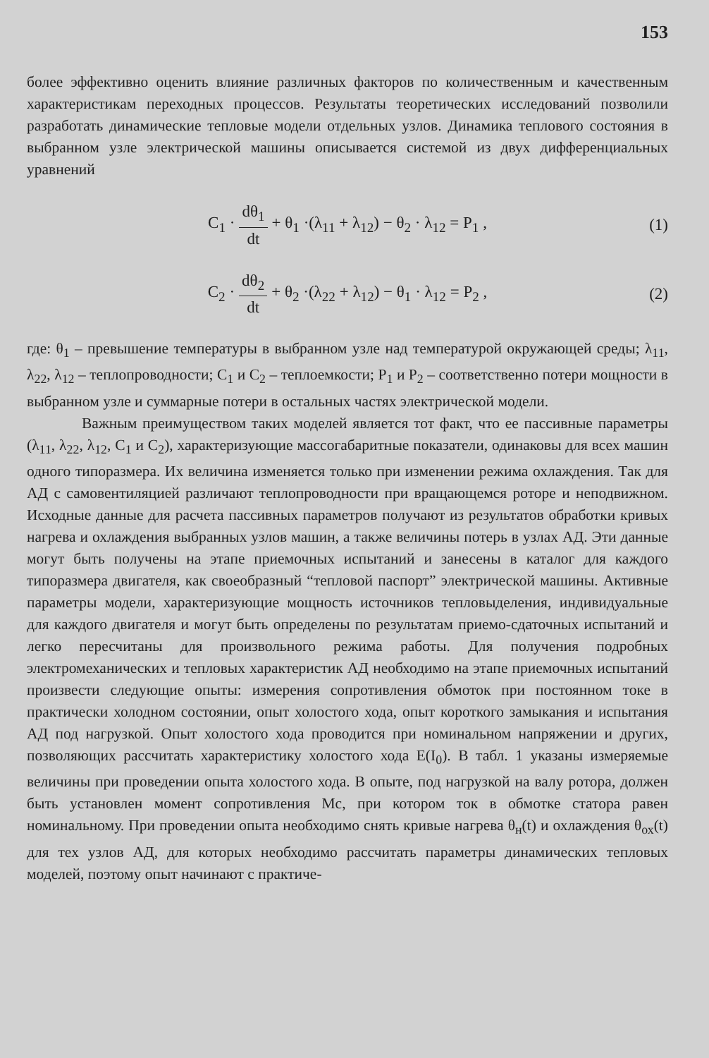153
более эффективно оценить влияние различных факторов по количественным и качественным характеристикам переходных процессов. Результаты теоретических исследований позволили разработать динамические тепловые модели отдельных узлов. Динамика теплового состояния в выбранном узле электрической машины описывается системой из двух дифференциальных уравнений
C<sub>1</sub> · dθ<sub>1</sub> dt + θ<sub>1</sub> ·(λ<sub>11</sub> + λ<sub>12</sub>) − θ<sub>2</sub> · λ<sub>12</sub> = P<sub>1</sub> , (1)
C<sub>2</sub> · dθ<sub>2</sub> dt + θ<sub>2</sub> ·(λ<sub>22</sub> + λ<sub>12</sub>) − θ<sub>1</sub> · λ<sub>12</sub> = P<sub>2</sub> , (2)
где: θ<sub>1</sub> – превышение температуры в выбранном узле над температурой окружающей среды; λ<sub>11</sub>, λ<sub>22</sub>, λ<sub>12</sub> – теплопроводности; C<sub>1</sub> и C<sub>2</sub> – теплоемкости; P<sub>1</sub> и P<sub>2</sub> – соответственно потери мощности в выбранном узле и суммарные потери в остальных частях электрической модели.
Важным преимуществом таких моделей является тот факт, что ее пассивные параметры (λ<sub>11</sub>, λ<sub>22</sub>, λ<sub>12</sub>, C<sub>1</sub> и C<sub>2</sub>), характеризующие массогабаритные показатели, одинаковы для всех машин одного типоразмера. Их величина изменяется только при изменении режима охлаждения. Так для АД с самовентиляцией различают теплопроводности при вращающемся роторе и неподвижном. Исходные данные для расчета пассивных параметров получают из результатов обработки кривых нагрева и охлаждения выбранных узлов машин, а также величины потерь в узлах АД. Эти данные могут быть получены на этапе приемочных испытаний и занесены в каталог для каждого типоразмера двигателя, как своеобразный “тепловой паспорт” электрической машины. Активные параметры модели, характеризующие мощность источников тепловыделения, индивидуальные для каждого двигателя и могут быть определены по результатам приемо-сдаточных испытаний и легко пересчитаны для произвольного режима работы. Для получения подробных электромеханических и тепловых характеристик АД необходимо на этапе приемочных испытаний произвести следующие опыты: измерения сопротивления обмоток при постоянном токе в практически холодном состоянии, опыт холостого хода, опыт короткого замыкания и испытания АД под нагрузкой. Опыт холостого хода проводится при номинальном напряжении и других, позволяющих рассчитать характеристику холостого хода E(I<sub>0</sub>). В табл. 1 указаны измеряемые величины при проведении опыта холостого хода. В опыте, под нагрузкой на валу ротора, должен быть установлен момент сопротивления Mc, при котором ток в обмотке статора равен номинальному. При проведении опыта необходимо снять кривые нагрева θ<sub>н</sub>(t) и охлаждения θ<sub>ох</sub>(t) для тех узлов АД, для которых необходимо рассчитать параметры динамических тепловых моделей, поэтому опыт начинают с практиче-